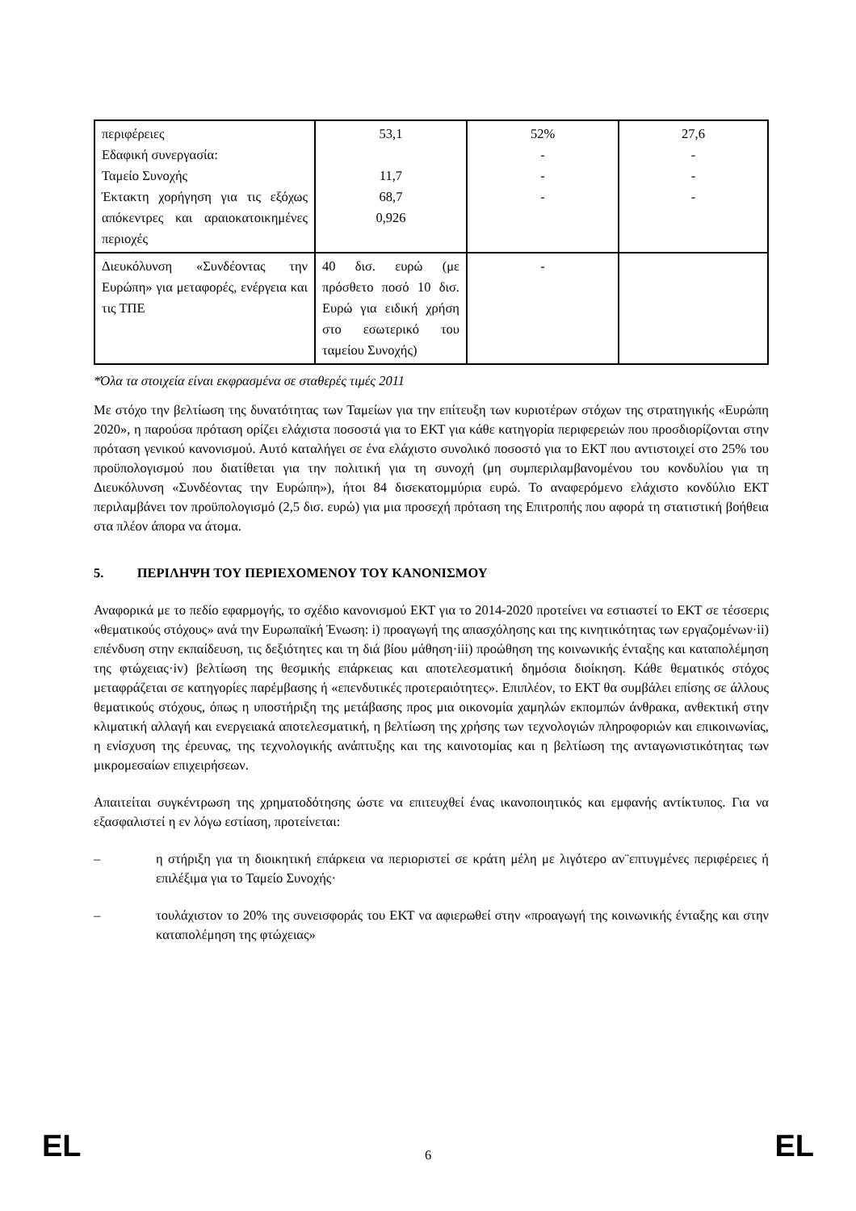| περιφέρειες Εδαφική συνεργασία: Ταμείο Συνοχής Έκτακτη χορήγηση για τις εξόχως απόκεντρες και αραιοκατοικημένες περιοχές | 53,1 11,7 68,7 0,926 | 52% - - - | 27,6 - - - |
| Διευκόλυνση «Συνδέοντας την Ευρώπη» για μεταφορές, ενέργεια και τις ΤΠΕ | 40 δισ. ευρώ (με πρόσθετο ποσό 10 δισ. Ευρώ για ειδική χρήση στο εσωτερικό του ταμείου Συνοχής) | - | |
*Όλα τα στοιχεία είναι εκφρασμένα σε σταθερές τιμές 2011
Με στόχο την βελτίωση της δυνατότητας των Ταμείων για την επίτευξη των κυριοτέρων στόχων της στρατηγικής «Ευρώπη 2020», η παρούσα πρόταση ορίζει ελάχιστα ποσοστά για το ΕΚΤ για κάθε κατηγορία περιφερειών που προσδιορίζονται στην πρόταση γενικού κανονισμού. Αυτό καταλήγει σε ένα ελάχιστο συνολικό ποσοστό για το ΕΚΤ που αντιστοιχεί στο 25% του προϋπολογισμού που διατίθεται για την πολιτική για τη συνοχή (μη συμπεριλαμβανομένου του κονδυλίου για τη Διευκόλυνση «Συνδέοντας την Ευρώπη»), ήτοι 84 δισεκατομμύρια ευρώ. Το αναφερόμενο ελάχιστο κονδύλιο ΕΚΤ περιλαμβάνει τον προϋπολογισμό (2,5 δισ. ευρώ) για μια προσεχή πρόταση της Επιτροπής που αφορά τη στατιστική βοήθεια στα πλέον άπορα να άτομα.
5. ΠΕΡΙΛΗΨΗ ΤΟΥ ΠΕΡΙΕΧΟΜΕΝΟΥ ΤΟΥ ΚΑΝΟΝΙΣΜΟΥ
Αναφορικά με το πεδίο εφαρμογής, το σχέδιο κανονισμού ΕΚΤ για το 2014-2020 προτείνει να εστιαστεί το ΕΚΤ σε τέσσερις «θεματικούς στόχους» ανά την Ευρωπαϊκή Ένωση: i) προαγωγή της απασχόλησης και της κινητικότητας των εργαζομένων·ii) επένδυση στην εκπαίδευση, τις δεξιότητες και τη διά βίου μάθηση·iii) προώθηση της κοινωνικής ένταξης και καταπολέμηση της φτώχειας·iv) βελτίωση της θεσμικής επάρκειας και αποτελεσματική δημόσια διοίκηση. Κάθε θεματικός στόχος μεταφράζεται σε κατηγορίες παρέμβασης ή «επενδυτικές προτεραιότητες». Επιπλέον, το ΕΚΤ θα συμβάλει επίσης σε άλλους θεματικούς στόχους, όπως η υποστήριξη της μετάβασης προς μια οικονομία χαμηλών εκπομπών άνθρακα, ανθεκτική στην κλιματική αλλαγή και ενεργειακά αποτελεσματική, η βελτίωση της χρήσης των τεχνολογιών πληροφοριών και επικοινωνίας, η ενίσχυση της έρευνας, της τεχνολογικής ανάπτυξης και της καινοτομίας και η βελτίωση της ανταγωνιστικότητας των μικρομεσαίων επιχειρήσεων.
Απαιτείται συγκέντρωση της χρηματοδότησης ώστε να επιτευχθεί ένας ικανοποιητικός και εμφανής αντίκτυπος. Για να εξασφαλιστεί η εν λόγω εστίαση, προτείνεται:
– η στήριξη για τη διοικητική επάρκεια να περιοριστεί σε κράτη μέλη με λιγότερο αν¨επτυγμένες περιφέρειες ή επιλέξιμα για το Ταμείο Συνοχής·
– τουλάχιστον το 20% της συνεισφοράς του ΕΚΤ να αφιερωθεί στην «προαγωγή της κοινωνικής ένταξης και στην καταπολέμηση της φτώχειας»
EL 6 EL